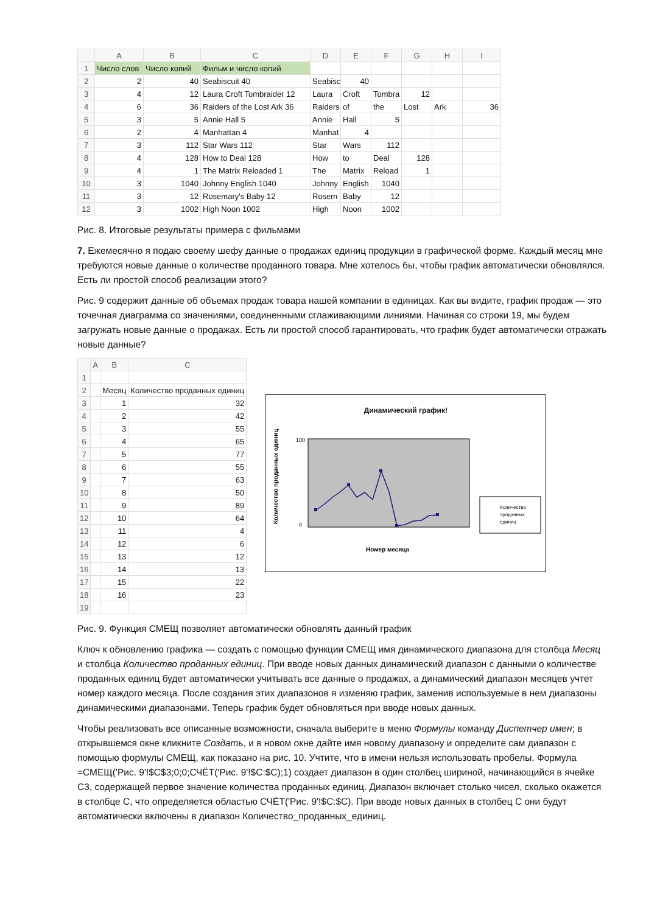| | A | B | C | D | E | F | G | H | I |
| --- | --- | --- | --- | --- | --- | --- | --- | --- | --- |
| 1 | Число слов | Число копий | Фильм и число копий | | | | | | |
| 2 | 2 | 40 | Seabiscuit 40 | Seabisc | 40 | | | | |
| 3 | 4 | 12 | Laura Croft Tombraider 12 | Laura | Croft | Tombra | 12 | | |
| 4 | 6 | 36 | Raiders of the Lost Ark 36 | Raiders | of | the | Lost | Ark | 36 |
| 5 | 3 | 5 | Annie Hall 5 | Annie | Hall | 5 | | | |
| 6 | 2 | 4 | Manhattan 4 | Manhat | 4 | | | | |
| 7 | 3 | 112 | Star Wars 112 | Star | Wars | 112 | | | |
| 8 | 4 | 128 | How to Deal 128 | How | to | Deal | 128 | | |
| 9 | 4 | 1 | The Matrix Reloaded 1 | The | Matrix | Reload | 1 | | |
| 10 | 3 | 1040 | Johnny English 1040 | Johnny | English | 1040 | | | |
| 11 | 3 | 12 | Rosemary's Baby 12 | Rosem | Baby | 12 | | | |
| 12 | 3 | 1002 | High Noon 1002 | High | Noon | 1002 | | | |
Рис. 8. Итоговые результаты примера с фильмами
7. Ежемесячно я подаю своему шефу данные о продажах единиц продукции в графической форме. Каждый месяц мне требуются новые данные о количестве проданного товара. Мне хотелось бы, чтобы график автоматически обновлялся. Есть ли простой способ реализации этого?
Рис. 9 содержит данные об объемах продаж товара нашей компании в единицах. Как вы видите, график продаж — это точечная диаграмма со значениями, соединенными сглаживающими линиями. Начиная со строки 19, мы будем загружать новые данные о продажах. Есть ли простой способ гарантировать, что график будет автоматически отражать новые данные?
| | A | B | C |
| --- | --- | --- | --- |
| 1 | | | |
| 2 | | Месяц | Количество проданных единиц |
| 3 | | 1 | 32 |
| 4 | | 2 | 42 |
| 5 | | 3 | 55 |
| 6 | | 4 | 65 |
| 7 | | 5 | 77 |
| 8 | | 6 | 55 |
| 9 | | 7 | 63 |
| 10 | | 8 | 50 |
| 11 | | 9 | 89 |
| 12 | | 10 | 64 |
| 13 | | 11 | 4 |
| 14 | | 12 | 6 |
| 15 | | 13 | 12 |
| 16 | | 14 | 13 |
| 17 | | 15 | 22 |
| 18 | | 16 | 23 |
| 19 | | | |
Динамический график!
100
0
Номер месяца
Количество проданных единиц
Количество
проданных
единиц
Рис. 9. Функция СМЕЩ позволяет автоматически обновлять данный график
Ключ к обновлению графика — создать с помощью функции СМЕЩ имя динамического диапазона для столбца Месяц и столбца Количество проданных единиц. При вводе новых данных динамический диапазон с данными о количестве проданных единиц будет автоматически учитывать все данные о продажах, а динамический диапазон месяцев учтет номер каждого месяца. После создания этих диапазонов я изменяю график, заменив используемые в нем диапазоны динамическими диапазонами. Теперь график будет обновляться при вводе новых данных.
Чтобы реализовать все описанные возможности, сначала выберите в меню Формулы команду Диспетчер имен; в открывшемся окне кликните Создать, и в новом окне дайте имя новому диапазону и определите сам диапазон с помощью формулы СМЕЩ, как показано на рис. 10. Учтите, что в имени нельзя использовать пробелы. Формула =СМЕЩ('Рис. 9'!$C$3;0;0;СЧЁТ('Рис. 9'!$C:$C);1) создает диапазон в один столбец шириной, начинающийся в ячейке С3, содержащей первое значение количества проданных единиц. Диапазон включает столько чисел, сколько окажется в столбце С, что определяется областью СЧЁТ('Рис. 9'!$C:$C). При вводе новых данных в столбец С они будут автоматически включены в диапазон Количество_проданных_единиц.